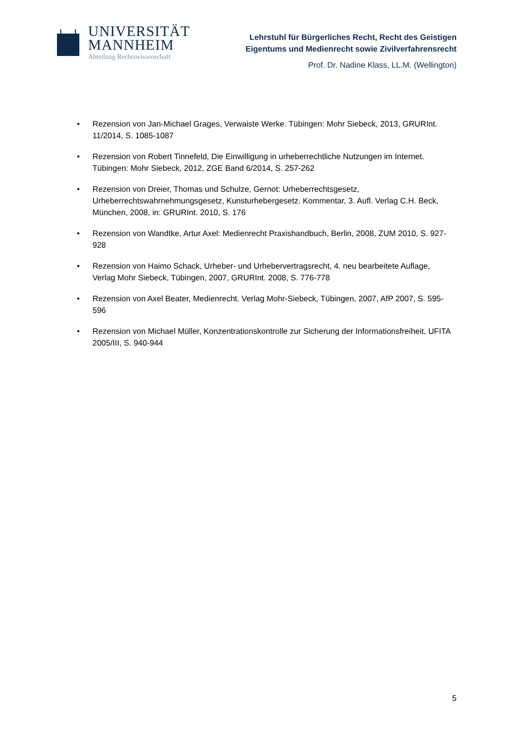UNIVERSITÄT
MANNHEIM
Abteilung Rechtswissenschaft
Lehrstuhl für Bürgerliches Recht, Recht des Geistigen
Eigentums und Medienrecht sowie Zivilverfahrensrecht
Prof. Dr. Nadine Klass, LL.M. (Wellington)
• Rezension von Jan-Michael Grages, Verwaiste Werke. Tübingen: Mohr Siebeck, 2013, GRURInt. 11/2014, S. 1085-1087
• Rezension von Robert Tinnefeld, Die Einwilligung in urheberrechtliche Nutzungen im Internet. Tübingen: Mohr Siebeck, 2012, ZGE Band 6/2014, S. 257-262
• Rezension von Dreier, Thomas und Schulze, Gernot: Urheberrechtsgesetz, Urheberrechtswahrnehmungsgesetz, Kunsturhebergesetz. Kommentar, 3. Aufl. Verlag C.H. Beck, München, 2008, in: GRURInt. 2010, S. 176
• Rezension von Wandtke, Artur Axel: Medienrecht Praxishandbuch, Berlin, 2008, ZUM 2010, S. 927-928
• Rezension von Haimo Schack, Urheber- und Urhebervertragsrecht, 4. neu bearbeitete Auflage, Verlag Mohr Siebeck, Tübingen, 2007, GRURInt. 2008, S. 776-778
• Rezension von Axel Beater, Medienrecht. Verlag Mohr-Siebeck, Tübingen, 2007, AfP 2007, S. 595-596
• Rezension von Michael Müller, Konzentrationskontrolle zur Sicherung der Informationsfreiheit, UFITA 2005/III, S. 940-944
5